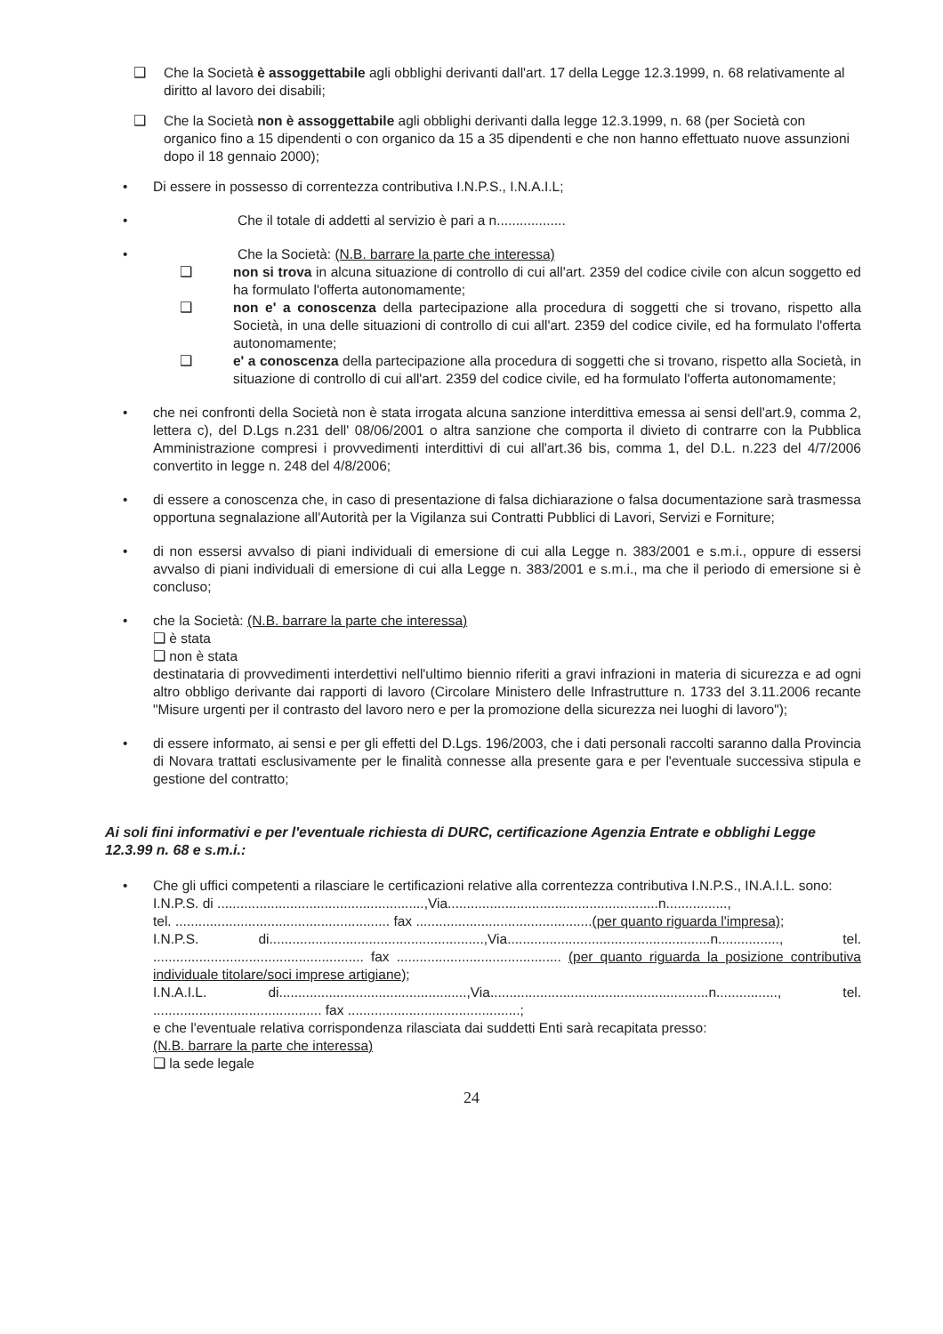❑ Che la Società è assoggettabile agli obblighi derivanti dall'art. 17 della Legge 12.3.1999, n. 68 relativamente al diritto al lavoro dei disabili;
❑ Che la Società non è assoggettabile agli obblighi derivanti dalla legge 12.3.1999, n. 68 (per Società con organico fino a 15 dipendenti o con organico da 15 a 35 dipendenti e che non hanno effettuato nuove assunzioni dopo il 18 gennaio 2000);
• Di essere in possesso di correntezza contributiva I.N.P.S., I.N.A.I.L;
• Che il totale di addetti al servizio è pari a n..................
• Che la Società: (N.B. barrare la parte che interessa)
❑ non si trova in alcuna situazione di controllo di cui all'art. 2359 del codice civile con alcun soggetto ed ha formulato l'offerta autonomamente;
❑ non e' a conoscenza della partecipazione alla procedura di soggetti che si trovano, rispetto alla Società, in una delle situazioni di controllo di cui all'art. 2359 del codice civile, ed ha formulato l'offerta autonomamente;
❑ e' a conoscenza della partecipazione alla procedura di soggetti che si trovano, rispetto alla Società, in situazione di controllo di cui all'art. 2359 del codice civile, ed ha formulato l'offerta autonomamente;
• che nei confronti della Società non è stata irrogata alcuna sanzione interdittiva emessa ai sensi dell'art.9, comma 2, lettera c), del D.Lgs n.231 dell' 08/06/2001 o altra sanzione che comporta il divieto di contrarre con la Pubblica Amministrazione compresi i provvedimenti interdittivi di cui all'art.36 bis, comma 1, del D.L. n.223 del 4/7/2006 convertito in legge n. 248 del 4/8/2006;
• di essere a conoscenza che, in caso di presentazione di falsa dichiarazione o falsa documentazione sarà trasmessa opportuna segnalazione all'Autorità per la Vigilanza sui Contratti Pubblici di Lavori, Servizi e Forniture;
• di non essersi avvalso di piani individuali di emersione di cui alla Legge n. 383/2001 e s.m.i., oppure di essersi avvalso di piani individuali di emersione di cui alla Legge n. 383/2001 e s.m.i., ma che il periodo di emersione si è concluso;
• che la Società: (N.B. barrare la parte che interessa)
❑ è stata
❑ non è stata
destinataria di provvedimenti interdettivi nell'ultimo biennio riferiti a gravi infrazioni in materia di sicurezza e ad ogni altro obbligo derivante dai rapporti di lavoro (Circolare Ministero delle Infrastrutture n. 1733 del 3.11.2006 recante "Misure urgenti per il contrasto del lavoro nero e per la promozione della sicurezza nei luoghi di lavoro");
• di essere informato, ai sensi e per gli effetti del D.Lgs. 196/2003, che i dati personali raccolti saranno dalla Provincia di Novara trattati esclusivamente per le finalità connesse alla presente gara e per l'eventuale successiva stipula e gestione del contratto;
Ai soli fini informativi e per l'eventuale richiesta di DURC, certificazione Agenzia Entrate e obblighi Legge 12.3.99 n. 68 e s.m.i.:
• Che gli uffici competenti a rilasciare le certificazioni relative alla correntezza contributiva I.N.P.S., IN.A.I.L. sono:
I.N.P.S. di ......................................................,Via.......................................................n................,
tel. ........................................................ fax ..............................................(per quanto riguarda l'impresa);
I.N.P.S. di........................................................,Via.....................................................n................, tel. ....................................................... fax ........................................... (per quanto riguarda la posizione contributiva individuale titolare/soci imprese artigiane);
I.N.A.I.L. di.................................................,Via.........................................................n................, tel. ............................................ fax .............................................;
e che l'eventuale relativa corrispondenza rilasciata dai suddetti Enti sarà recapitata presso:
(N.B. barrare la parte che interessa)
❑ la sede legale
24